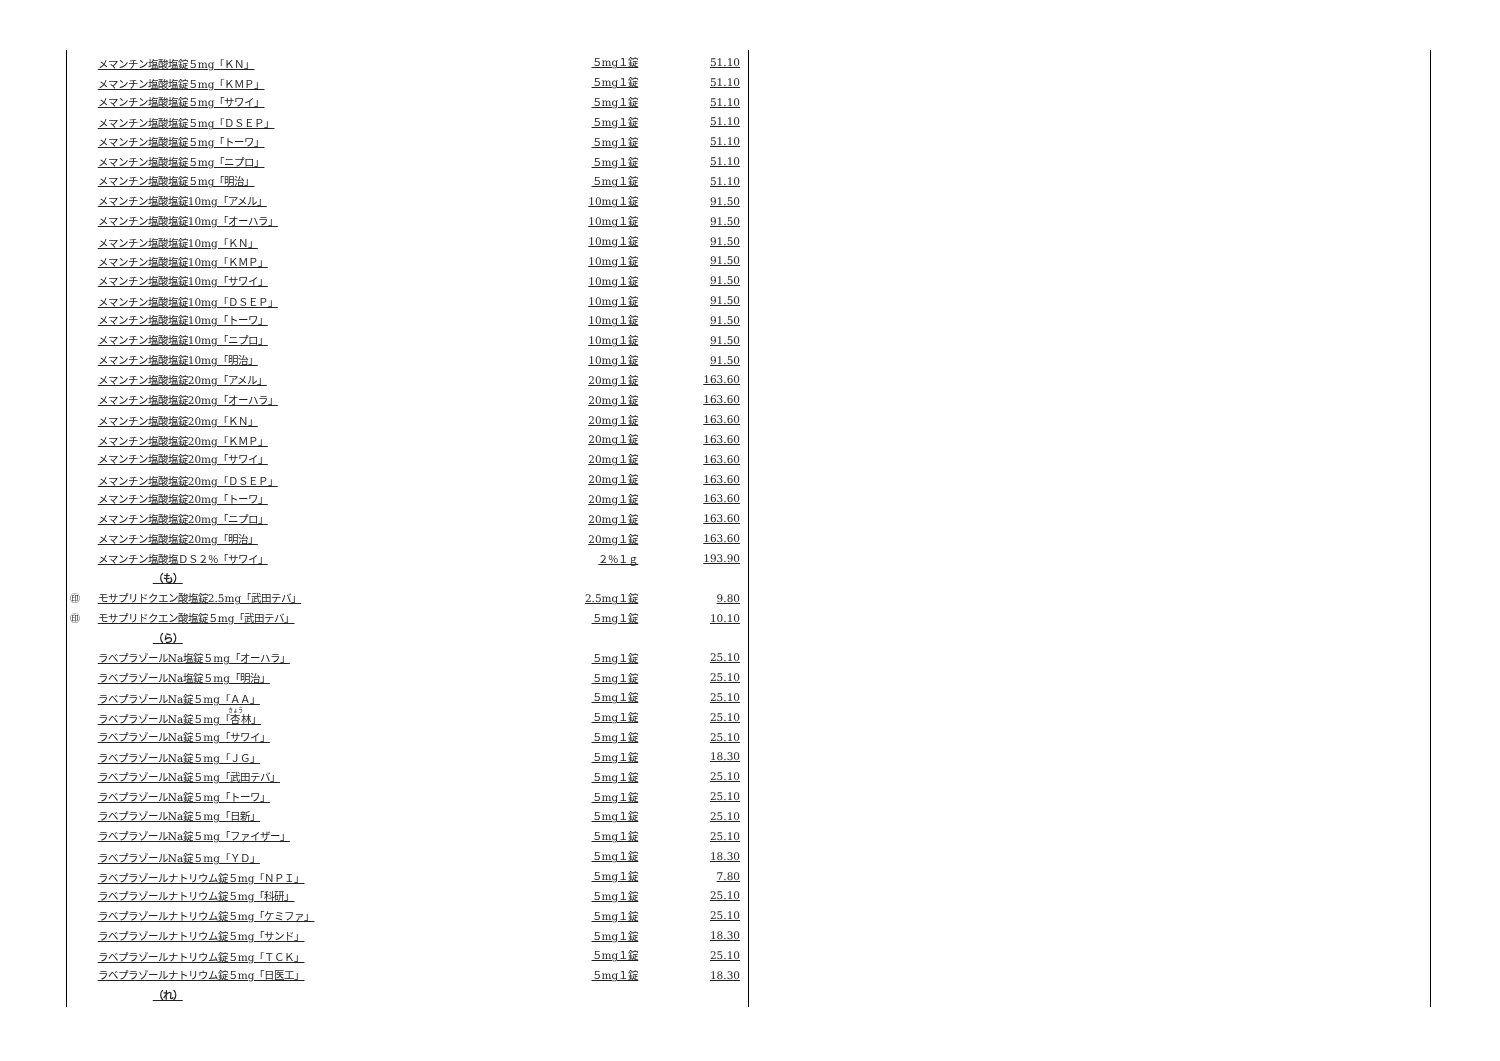| | メマンチン塩酸塩錠５mg「ＫＮ」 | ５mg１錠 | 51.10 |
| | メマンチン塩酸塩錠５mg「ＫＭＰ」 | ５mg１錠 | 51.10 |
| | メマンチン塩酸塩錠５mg「サワイ」 | ５mg１錠 | 51.10 |
| | メマンチン塩酸塩錠５mg「ＤＳＥＰ」 | ５mg１錠 | 51.10 |
| | メマンチン塩酸塩錠５mg「トーワ」 | ５mg１錠 | 51.10 |
| | メマンチン塩酸塩錠５mg「ニプロ」 | ５mg１錠 | 51.10 |
| | メマンチン塩酸塩錠５mg「明治」 | ５mg１錠 | 51.10 |
| | メマンチン塩酸塩錠10mg「アメル」 | 10mg１錠 | 91.50 |
| | メマンチン塩酸塩錠10mg「オーハラ」 | 10mg１錠 | 91.50 |
| | メマンチン塩酸塩錠10mg「ＫＮ」 | 10mg１錠 | 91.50 |
| | メマンチン塩酸塩錠10mg「ＫＭＰ」 | 10mg１錠 | 91.50 |
| | メマンチン塩酸塩錠10mg「サワイ」 | 10mg１錠 | 91.50 |
| | メマンチン塩酸塩錠10mg「ＤＳＥＰ」 | 10mg１錠 | 91.50 |
| | メマンチン塩酸塩錠10mg「トーワ」 | 10mg１錠 | 91.50 |
| | メマンチン塩酸塩錠10mg「ニプロ」 | 10mg１錠 | 91.50 |
| | メマンチン塩酸塩錠10mg「明治」 | 10mg１錠 | 91.50 |
| | メマンチン塩酸塩錠20mg「アメル」 | 20mg１錠 | 163.60 |
| | メマンチン塩酸塩錠20mg「オーハラ」 | 20mg１錠 | 163.60 |
| | メマンチン塩酸塩錠20mg「ＫＮ」 | 20mg１錠 | 163.60 |
| | メマンチン塩酸塩錠20mg「ＫＭＰ」 | 20mg１錠 | 163.60 |
| | メマンチン塩酸塩錠20mg「サワイ」 | 20mg１錠 | 163.60 |
| | メマンチン塩酸塩錠20mg「ＤＳＥＰ」 | 20mg１錠 | 163.60 |
| | メマンチン塩酸塩錠20mg「トーワ」 | 20mg１錠 | 163.60 |
| | メマンチン塩酸塩錠20mg「ニプロ」 | 20mg１錠 | 163.60 |
| | メマンチン塩酸塩錠20mg「明治」 | 20mg１錠 | 163.60 |
| | メマンチン塩酸塩ＤＳ２％「サワイ」 | ２％１ｇ | 193.90 |
| | （も） | | |
| ㊞ | モサプリドクエン酸塩錠2.5mg「武田テバ」 | 2.5mg１錠 | 9.80 |
| ㊞ | モサプリドクエン酸塩錠５mg「武田テバ」 | ５mg１錠 | 10.10 |
| | （ら） | | |
| | ラベプラゾールNa塩錠５mg「オーハラ」 | ５mg１錠 | 25.10 |
| | ラベプラゾールNa塩錠５mg「明治」 | ５mg１錠 | 25.10 |
| | ラベプラゾールNa錠５mg「ＡＡ」 | ５mg１錠 | 25.10 |
| | ラベプラゾールNa錠５mg「 杏 林」 | ５mg１錠 | 25.10 |
| | ラベプラゾールNa錠５mg「サワイ」 | ５mg１錠 | 25.10 |
| | ラベプラゾールNa錠５mg「ＪＧ」 | ５mg１錠 | 18.30 |
| | ラベプラゾールNa錠５mg「武田テバ」 | ５mg１錠 | 25.10 |
| | ラベプラゾールNa錠５mg「トーワ」 | ５mg１錠 | 25.10 |
| | ラベプラゾールNa錠５mg「日新」 | ５mg１錠 | 25.10 |
| | ラベプラゾールNa錠５mg「ファイザー」 | ５mg１錠 | 25.10 |
| | ラベプラゾールNa錠５mg「ＹＤ」 | ５mg１錠 | 18.30 |
| | ラベプラゾールナトリウム錠５mg「ＮＰＩ」 | ５mg１錠 | 7.80 |
| | ラベプラゾールナトリウム錠５mg「科研」 | ５mg１錠 | 25.10 |
| | ラベプラゾールナトリウム錠５mg「ケミファ」 | ５mg１錠 | 25.10 |
| | ラベプラゾールナトリウム錠５mg「サンド」 | ５mg１錠 | 18.30 |
| | ラベプラゾールナトリウム錠５mg「ＴＣＫ」 | ５mg１錠 | 25.10 |
| | ラベプラゾールナトリウム錠５mg「日医工」 | ５mg１錠 | 18.30 |
| | （れ） | | |